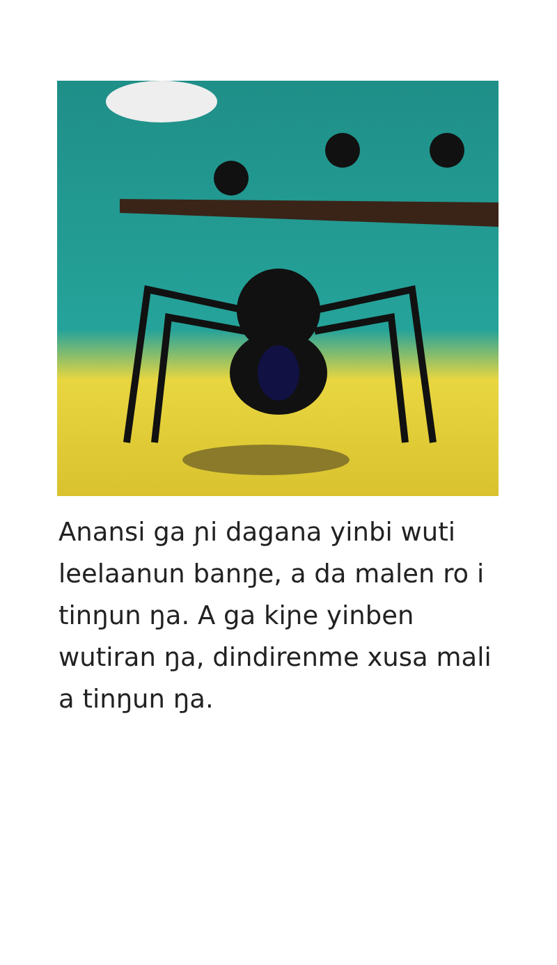Anansi ga ɲi dagana yinbi wuti leelaanun banŋe, a da malen ro i tinŋun ŋa. A ga kiɲe yinben wutiran ŋa, dindirenme xusa mali a tinŋun ŋa.